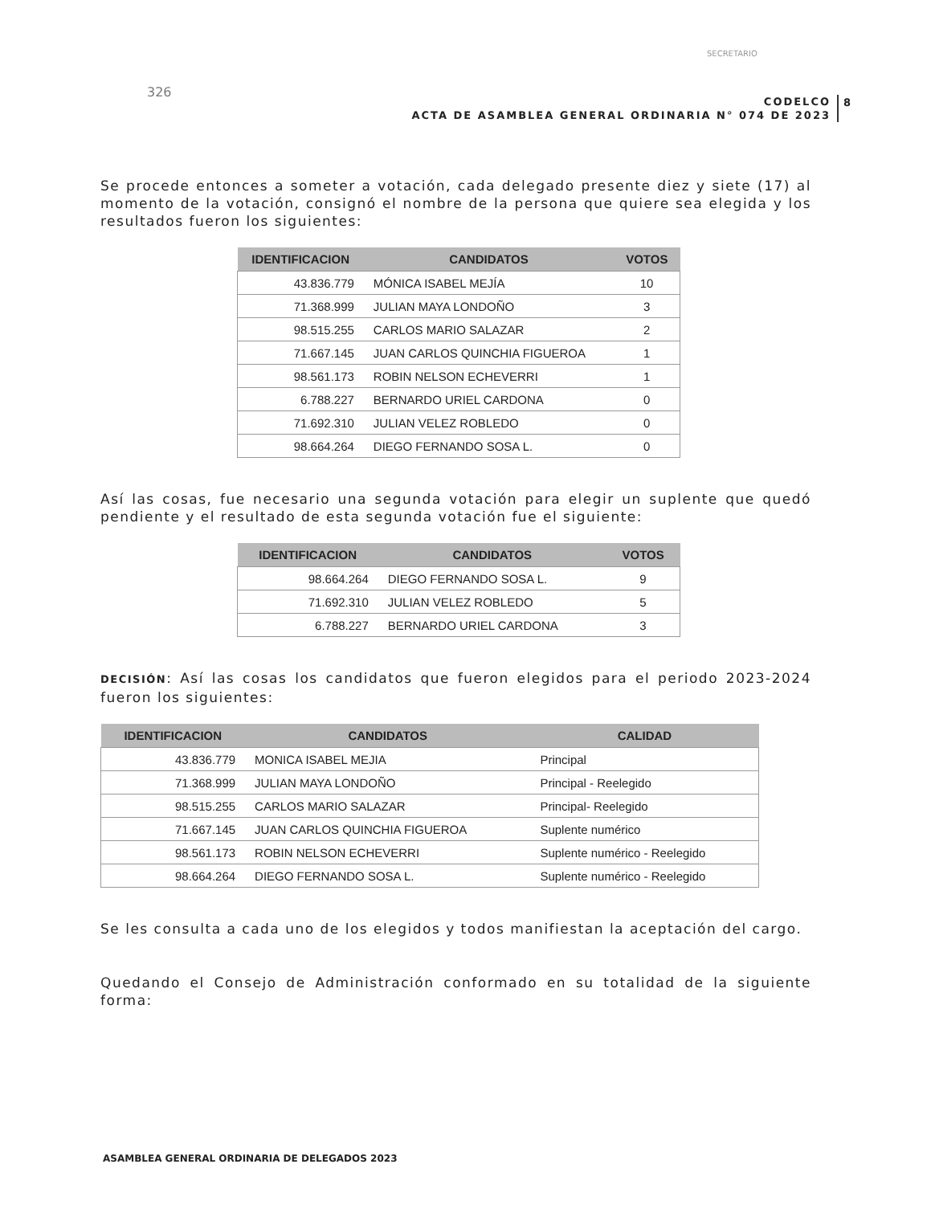326
SECRETARIO
CODELCO
ACTA DE ASAMBLEA GENERAL ORDINARIA N° 074 DE 2023
8
Se procede entonces a someter a votación, cada delegado presente diez y siete (17) al momento de la votación, consignó el nombre de la persona que quiere sea elegida y los resultados fueron los siguientes:
| IDENTIFICACION | CANDIDATOS | VOTOS |
| --- | --- | --- |
| 43.836.779 | MÓNICA ISABEL MEJÍA | 10 |
| 71.368.999 | JULIAN MAYA LONDOÑO | 3 |
| 98.515.255 | CARLOS MARIO SALAZAR | 2 |
| 71.667.145 | JUAN CARLOS QUINCHIA FIGUEROA | 1 |
| 98.561.173 | ROBIN NELSON ECHEVERRI | 1 |
| 6.788.227 | BERNARDO URIEL CARDONA | 0 |
| 71.692.310 | JULIAN VELEZ ROBLEDO | 0 |
| 98.664.264 | DIEGO FERNANDO SOSA L. | 0 |
Así las cosas, fue necesario una segunda votación para elegir un suplente que quedó pendiente y el resultado de esta segunda votación fue el siguiente:
| IDENTIFICACION | CANDIDATOS | VOTOS |
| --- | --- | --- |
| 98.664.264 | DIEGO FERNANDO SOSA L. | 9 |
| 71.692.310 | JULIAN VELEZ ROBLEDO | 5 |
| 6.788.227 | BERNARDO URIEL CARDONA | 3 |
DECISIÓN: Así las cosas los candidatos que fueron elegidos para el periodo 2023-2024 fueron los siguientes:
| IDENTIFICACION | CANDIDATOS | CALIDAD |
| --- | --- | --- |
| 43.836.779 | MONICA ISABEL MEJIA | Principal |
| 71.368.999 | JULIAN MAYA LONDOÑO | Principal - Reelegido |
| 98.515.255 | CARLOS MARIO SALAZAR | Principal- Reelegido |
| 71.667.145 | JUAN CARLOS QUINCHIA FIGUEROA | Suplente numérico |
| 98.561.173 | ROBIN NELSON ECHEVERRI | Suplente numérico - Reelegido |
| 98.664.264 | DIEGO FERNANDO SOSA L. | Suplente numérico - Reelegido |
Se les consulta a cada uno de los elegidos y todos manifiestan la aceptación del cargo.
Quedando el Consejo de Administración conformado en su totalidad de la siguiente forma:
ASAMBLEA GENERAL ORDINARIA DE DELEGADOS 2023